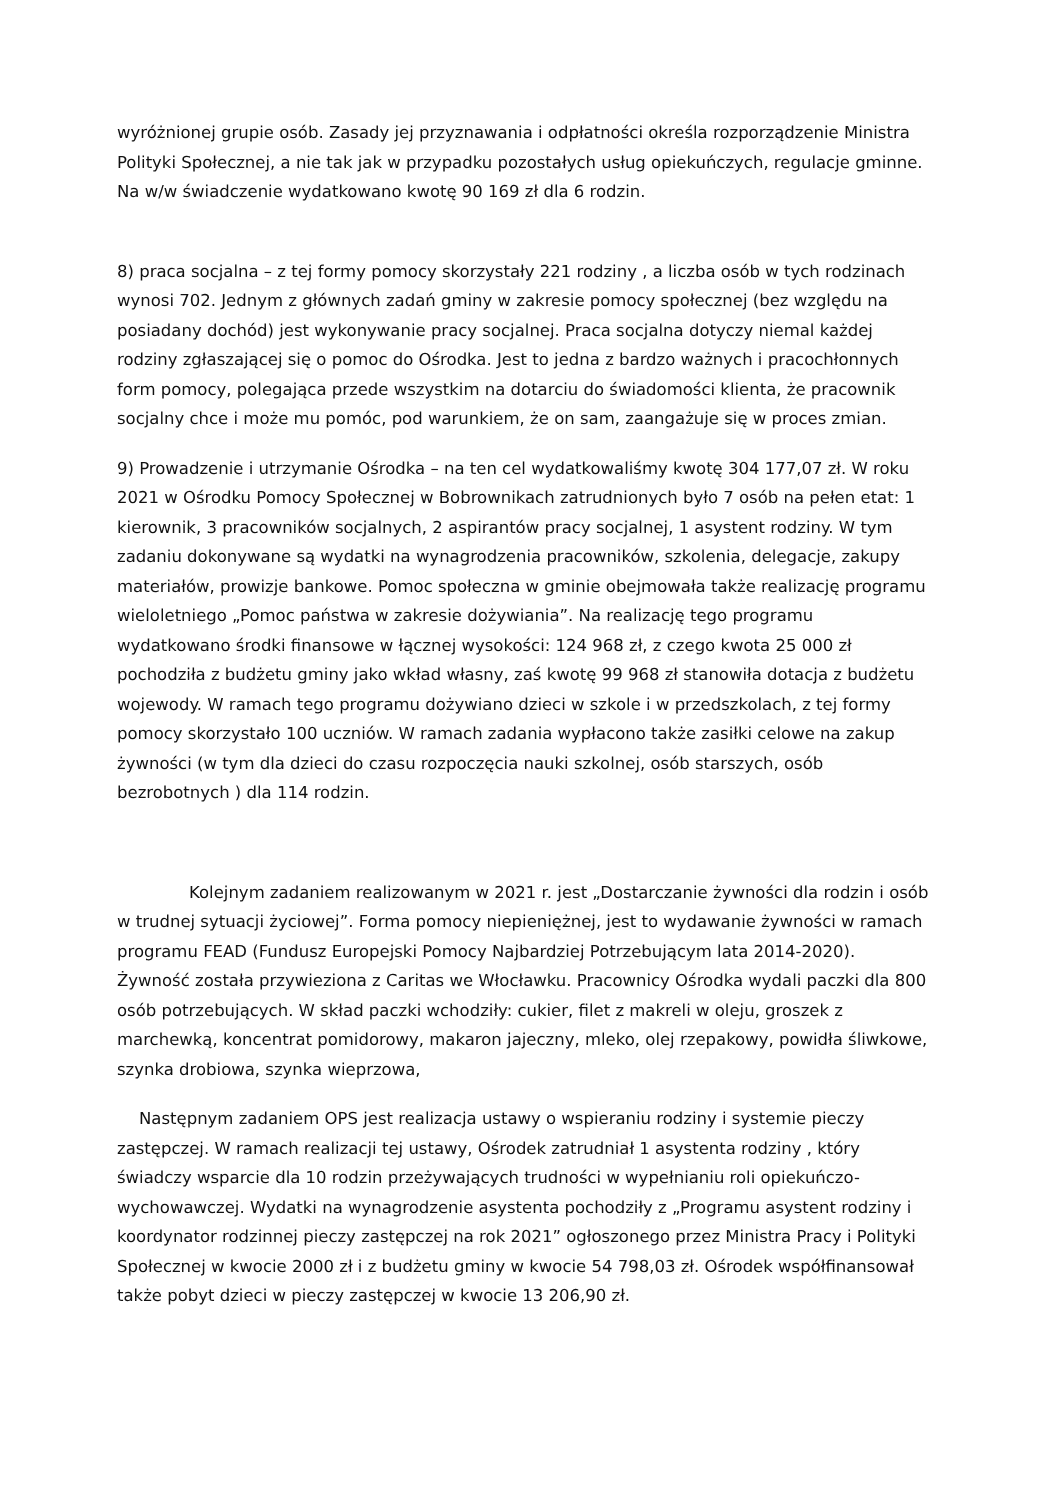wyróżnionej grupie osób. Zasady jej przyznawania i odpłatności określa rozporządzenie Ministra Polityki Społecznej, a nie tak jak w przypadku pozostałych usług opiekuńczych, regulacje gminne. Na w/w świadczenie wydatkowano kwotę 90 169 zł dla 6 rodzin.
8) praca socjalna – z tej formy pomocy skorzystały 221 rodziny , a liczba osób w tych rodzinach wynosi 702. Jednym z głównych zadań gminy w zakresie pomocy społecznej (bez względu na posiadany dochód) jest wykonywanie pracy socjalnej. Praca socjalna dotyczy niemal każdej rodziny zgłaszającej się o pomoc do Ośrodka. Jest to jedna z bardzo ważnych i pracochłonnych form pomocy, polegająca przede wszystkim na dotarciu do świadomości klienta, że pracownik socjalny chce i może mu pomóc, pod warunkiem, że on sam, zaangażuje się w proces zmian.
9) Prowadzenie i utrzymanie Ośrodka – na ten cel wydatkowaliśmy kwotę 304 177,07 zł. W roku 2021 w Ośrodku Pomocy Społecznej w Bobrownikach zatrudnionych było 7 osób na pełen etat: 1 kierownik, 3 pracowników socjalnych, 2 aspirantów pracy socjalnej, 1 asystent rodziny. W tym zadaniu dokonywane są wydatki na wynagrodzenia pracowników, szkolenia, delegacje, zakupy materiałów, prowizje bankowe. Pomoc społeczna w gminie obejmowała także realizację programu wieloletniego „Pomoc państwa w zakresie dożywiania”. Na realizację tego programu wydatkowano środki finansowe w łącznej wysokości: 124 968 zł, z czego kwota 25 000 zł pochodziła z budżetu gminy jako wkład własny, zaś kwotę 99 968 zł stanowiła dotacja z budżetu wojewody. W ramach tego programu dożywiano dzieci w szkole i w przedszkolach, z tej formy pomocy skorzystało 100 uczniów. W ramach zadania wypłacono także zasiłki celowe na zakup żywności (w tym dla dzieci do czasu rozpoczęcia nauki szkolnej, osób starszych, osób bezrobotnych ) dla 114 rodzin.
Kolejnym zadaniem realizowanym w 2021 r. jest „Dostarczanie żywności dla rodzin i osób w trudnej sytuacji życiowej”. Forma pomocy niepieniężnej, jest to wydawanie żywności w ramach programu FEAD (Fundusz Europejski Pomocy Najbardziej Potrzebującym lata 2014-2020). Żywność została przywieziona z Caritas we Włocławku. Pracownicy Ośrodka wydali paczki dla 800 osób potrzebujących. W skład paczki wchodziły: cukier, filet z makreli w oleju, groszek z marchewką, koncentrat pomidorowy, makaron jajeczny, mleko, olej rzepakowy, powidła śliwkowe, szynka drobiowa, szynka wieprzowa,
Następnym zadaniem OPS jest realizacja ustawy o wspieraniu rodziny i systemie pieczy zastępczej. W ramach realizacji tej ustawy, Ośrodek zatrudniał 1 asystenta rodziny , który świadczy wsparcie dla 10 rodzin przeżywających trudności w wypełnianiu roli opiekuńczo-wychowawczej. Wydatki na wynagrodzenie asystenta pochodziły z „Programu asystent rodziny i koordynator rodzinnej pieczy zastępczej na rok 2021” ogłoszonego przez Ministra Pracy i Polityki Społecznej w kwocie 2000 zł i z budżetu gminy w kwocie 54 798,03 zł. Ośrodek współfinansował także pobyt dzieci w pieczy zastępczej w kwocie 13 206,90 zł.